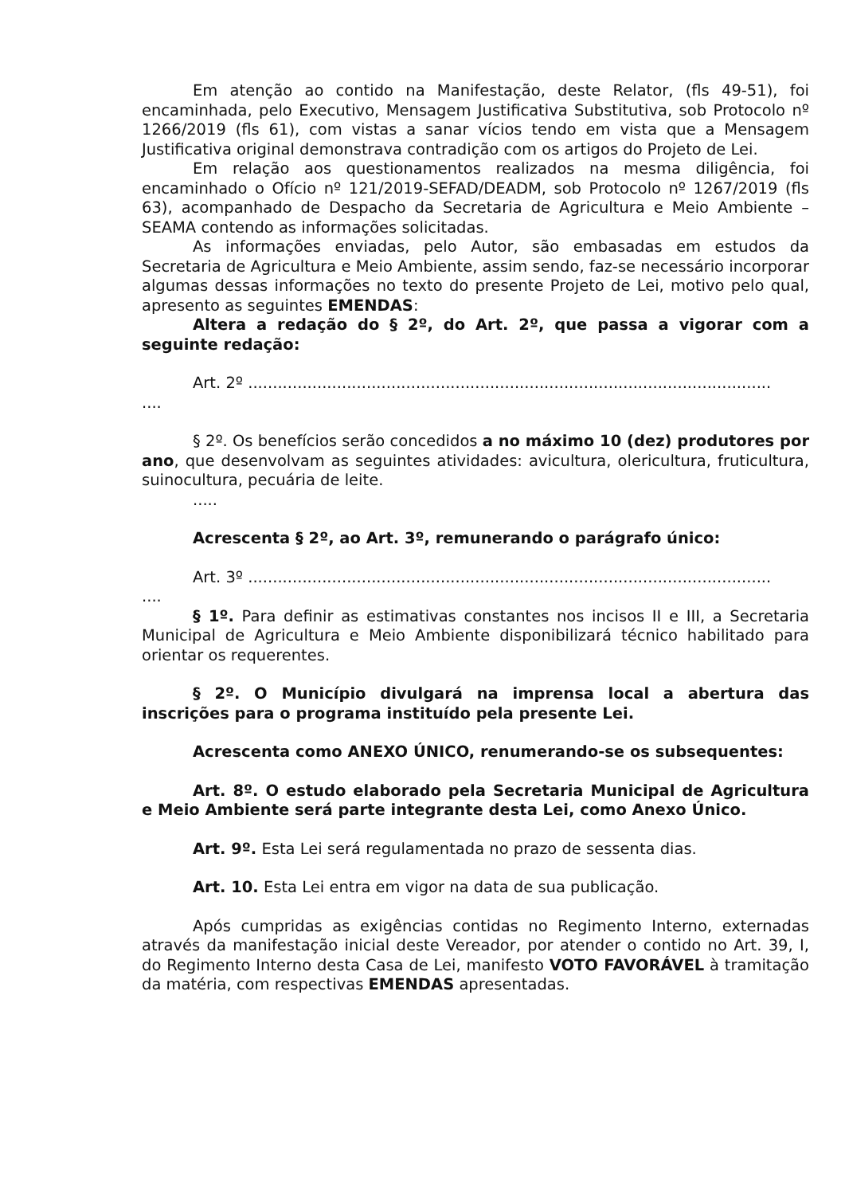Em atenção ao contido na Manifestação, deste Relator, (fls 49-51), foi encaminhada, pelo Executivo, Mensagem Justificativa Substitutiva, sob Protocolo nº 1266/2019 (fls 61), com vistas a sanar vícios tendo em vista que a Mensagem Justificativa original demonstrava contradição com os artigos do Projeto de Lei.
Em relação aos questionamentos realizados na mesma diligência, foi encaminhado o Ofício nº 121/2019-SEFAD/DEADM, sob Protocolo nº 1267/2019 (fls 63), acompanhado de Despacho da Secretaria de Agricultura e Meio Ambiente – SEAMA contendo as informações solicitadas.
As informações enviadas, pelo Autor, são embasadas em estudos da Secretaria de Agricultura e Meio Ambiente, assim sendo, faz-se necessário incorporar algumas dessas informações no texto do presente Projeto de Lei, motivo pelo qual, apresento as seguintes EMENDAS:
Altera a redação do § 2º, do Art. 2º, que passa a vigorar com a seguinte redação:
Art. 2º ..........................................................................................................
....
§ 2º. Os benefícios serão concedidos a no máximo 10 (dez) produtores por ano, que desenvolvam as seguintes atividades: avicultura, olericultura, fruticultura, suinocultura, pecuária de leite.
.....
Acrescenta § 2º, ao Art. 3º, remunerando o parágrafo único:
Art. 3º ..........................................................................................................
....
§ 1º. Para definir as estimativas constantes nos incisos II e III, a Secretaria Municipal de Agricultura e Meio Ambiente disponibilizará técnico habilitado para orientar os requerentes.
§ 2º. O Município divulgará na imprensa local a abertura das inscrições para o programa instituído pela presente Lei.
Acrescenta como ANEXO ÚNICO, renumerando-se os subsequentes:
Art. 8º. O estudo elaborado pela Secretaria Municipal de Agricultura e Meio Ambiente será parte integrante desta Lei, como Anexo Único.
Art. 9º. Esta Lei será regulamentada no prazo de sessenta dias.
Art. 10. Esta Lei entra em vigor na data de sua publicação.
Após cumpridas as exigências contidas no Regimento Interno, externadas através da manifestação inicial deste Vereador, por atender o contido no Art. 39, I, do Regimento Interno desta Casa de Lei, manifesto VOTO FAVORÁVEL à tramitação da matéria, com respectivas EMENDAS apresentadas.